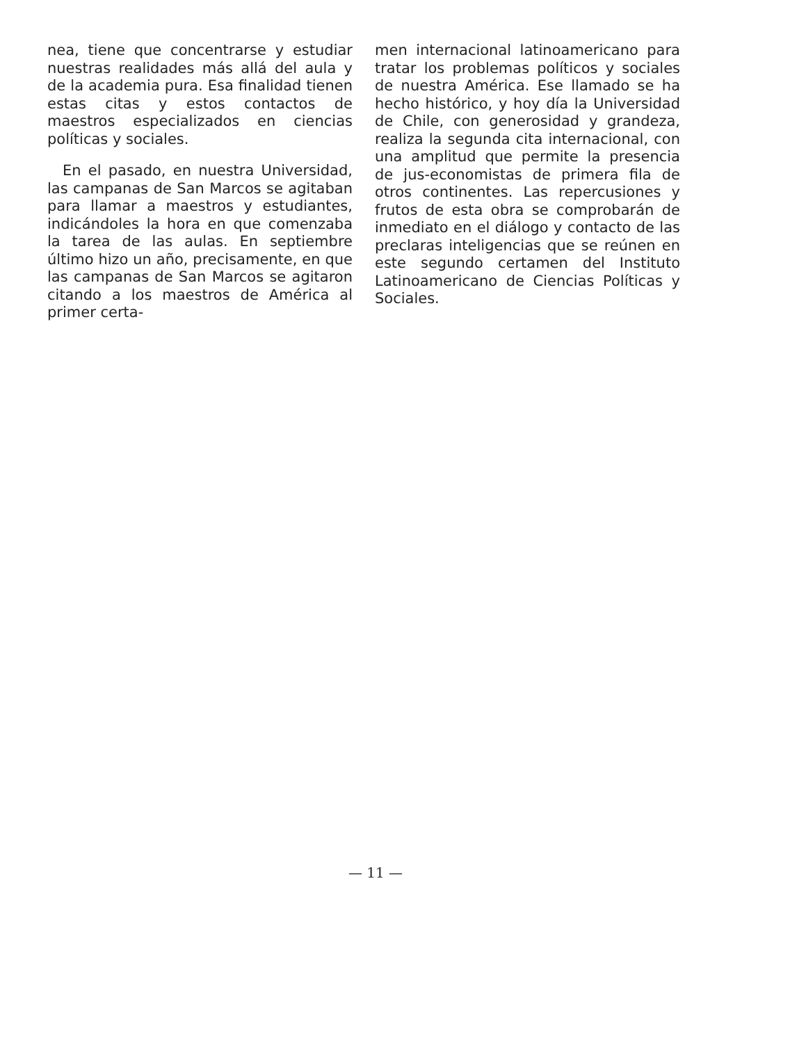nea, tiene que concentrarse y estudiar nuestras realidades más allá del aula y de la academia pura. Esa finalidad tienen estas citas y estos contactos de maestros especializados en ciencias políticas y sociales.
En el pasado, en nuestra Universidad, las campanas de San Marcos se agitaban para llamar a maestros y estudiantes, indicándoles la hora en que comenzaba la tarea de las aulas. En septiembre último hizo un año, precisamente, en que las campanas de San Marcos se agitaron citando a los maestros de América al primer certa-
men internacional latinoamericano para tratar los problemas políticos y sociales de nuestra América. Ese llamado se ha hecho histórico, y hoy día la Universidad de Chile, con generosidad y grandeza, realiza la segunda cita internacional, con una amplitud que permite la presencia de jus-economistas de primera fila de otros continentes. Las repercusiones y frutos de esta obra se comprobarán de inmediato en el diálogo y contacto de las preclaras inteligencias que se reúnen en este segundo certamen del Instituto Latinoamericano de Ciencias Políticas y Sociales.
— 11 —